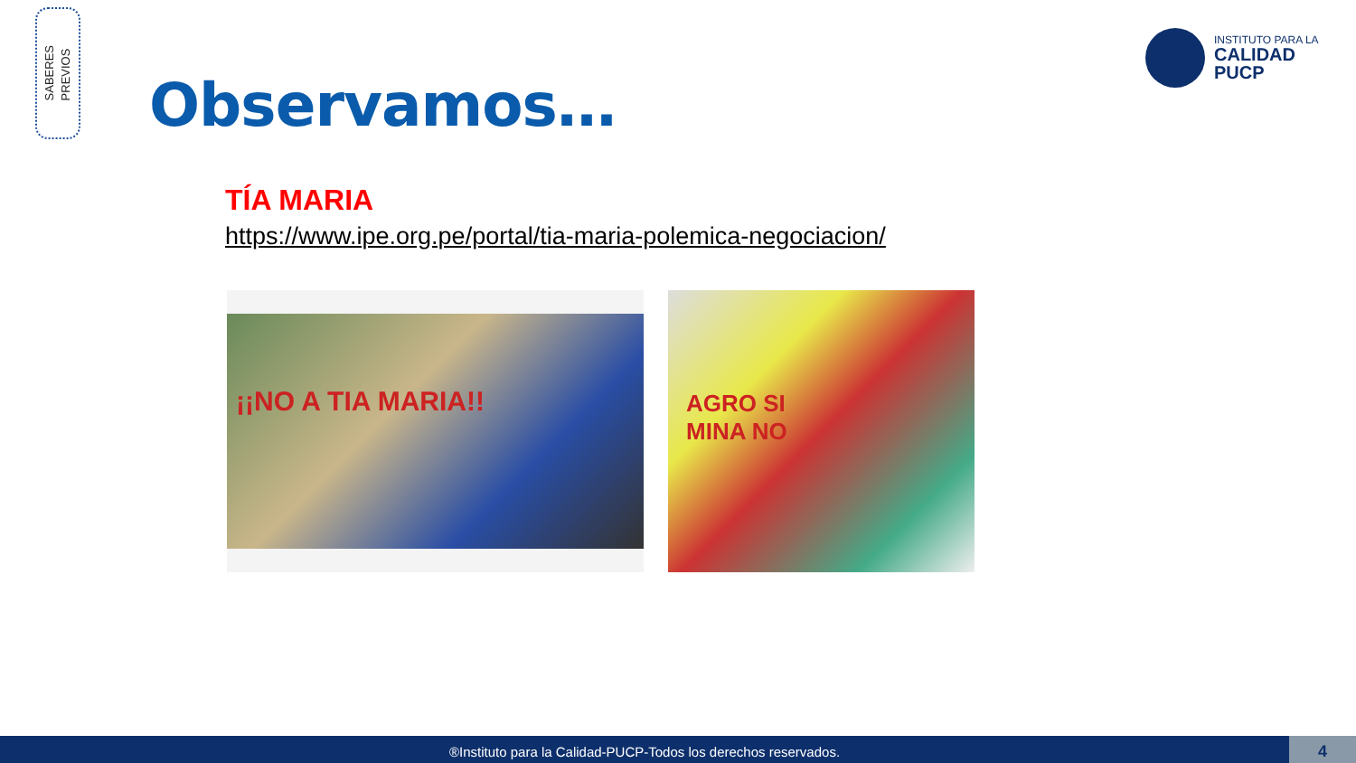SABERES
PREVIOS
INSTITUTO PARA LA
CALIDAD
PUCP
Observamos…
TÍA MARIA
https://www.ipe.org.pe/portal/tia-maria-polemica-negociacion/
¡¡NO A TIA MARIA!!
AGRO SI
MINA NO
®Instituto para la Calidad-PUCP-Todos los derechos reservados. 4